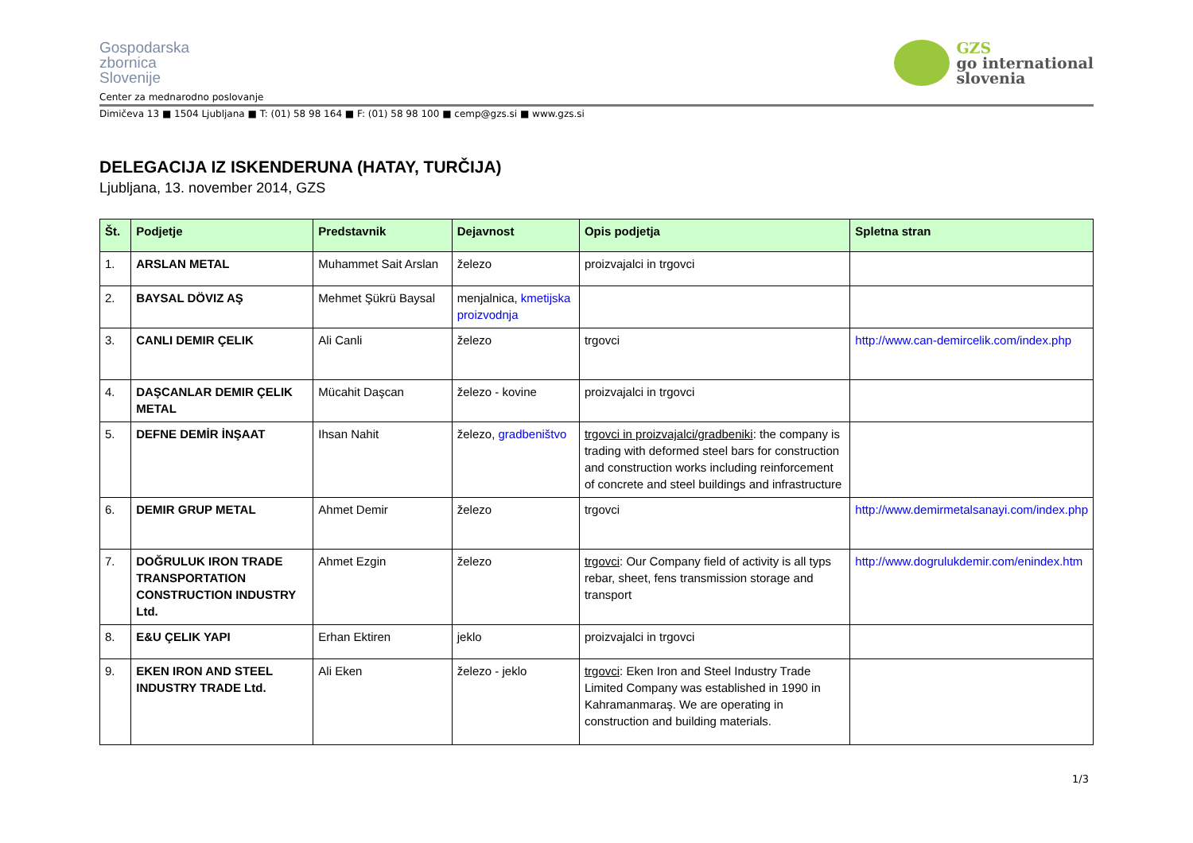Gospodarska
zbornica
Slovenije
Center za mednarodno poslovanje
GZS
go international
slovenia
Dimičeva 13 ■ 1504 Ljubljana ■ T: (01) 58 98 164 ■ F: (01) 58 98 100 ■ cemp@gzs.si ■ www.gzs.si
DELEGACIJA IZ ISKENDERUNA (HATAY, TURČIJA)
Ljubljana, 13. november 2014, GZS
| Št. | Podjetje | Predstavnik | Dejavnost | Opis podjetja | Spletna stran |
| --- | --- | --- | --- | --- | --- |
| 1. | ARSLAN METAL | Muhammet Sait Arslan | železo | proizvajalci in trgovci | |
| 2. | BAYSAL DÖVIZ AŞ | Mehmet Şükrü Baysal | menjalnica, kmetijska proizvodnja | | |
| 3. | CANLI DEMIR ÇELIK | Ali Canli | železo | trgovci | http://www.can-demircelik.com/index.php |
| 4. | DAŞCANLAR DEMIR ÇELIK METAL | Mücahit Daşcan | železo - kovine | proizvajalci in trgovci | |
| 5. | DEFNE DEMİR İNŞAAT | Ihsan Nahit | železo, gradbeništvo | trgovci in proizvajalci/gradbeniki : the company is trading with deformed steel bars for construction and construction works including reinforcement of concrete and steel buildings and infrastructure | |
| 6. | DEMIR GRUP METAL | Ahmet Demir | železo | trgovci | http://www.demirmetalsanayi.com/index.php |
| 7. | DOĞRULUK IRON TRADE TRANSPORTATION CONSTRUCTION INDUSTRY Ltd. | Ahmet Ezgin | železo | trgovci : Our Company field of activity is all typs rebar, sheet, fens transmission storage and transport | http://www.dogrulukdemir.com/enindex.htm |
| 8. | E&U ÇELIK YAPI | Erhan Ektiren | jeklo | proizvajalci in trgovci | |
| 9. | EKEN IRON AND STEEL INDUSTRY TRADE Ltd. | Ali Eken | železo - jeklo | trgovci : Eken Iron and Steel Industry Trade Limited Company was established in 1990 in Kahramanmaraş. We are operating in construction and building materials. | |
1/3